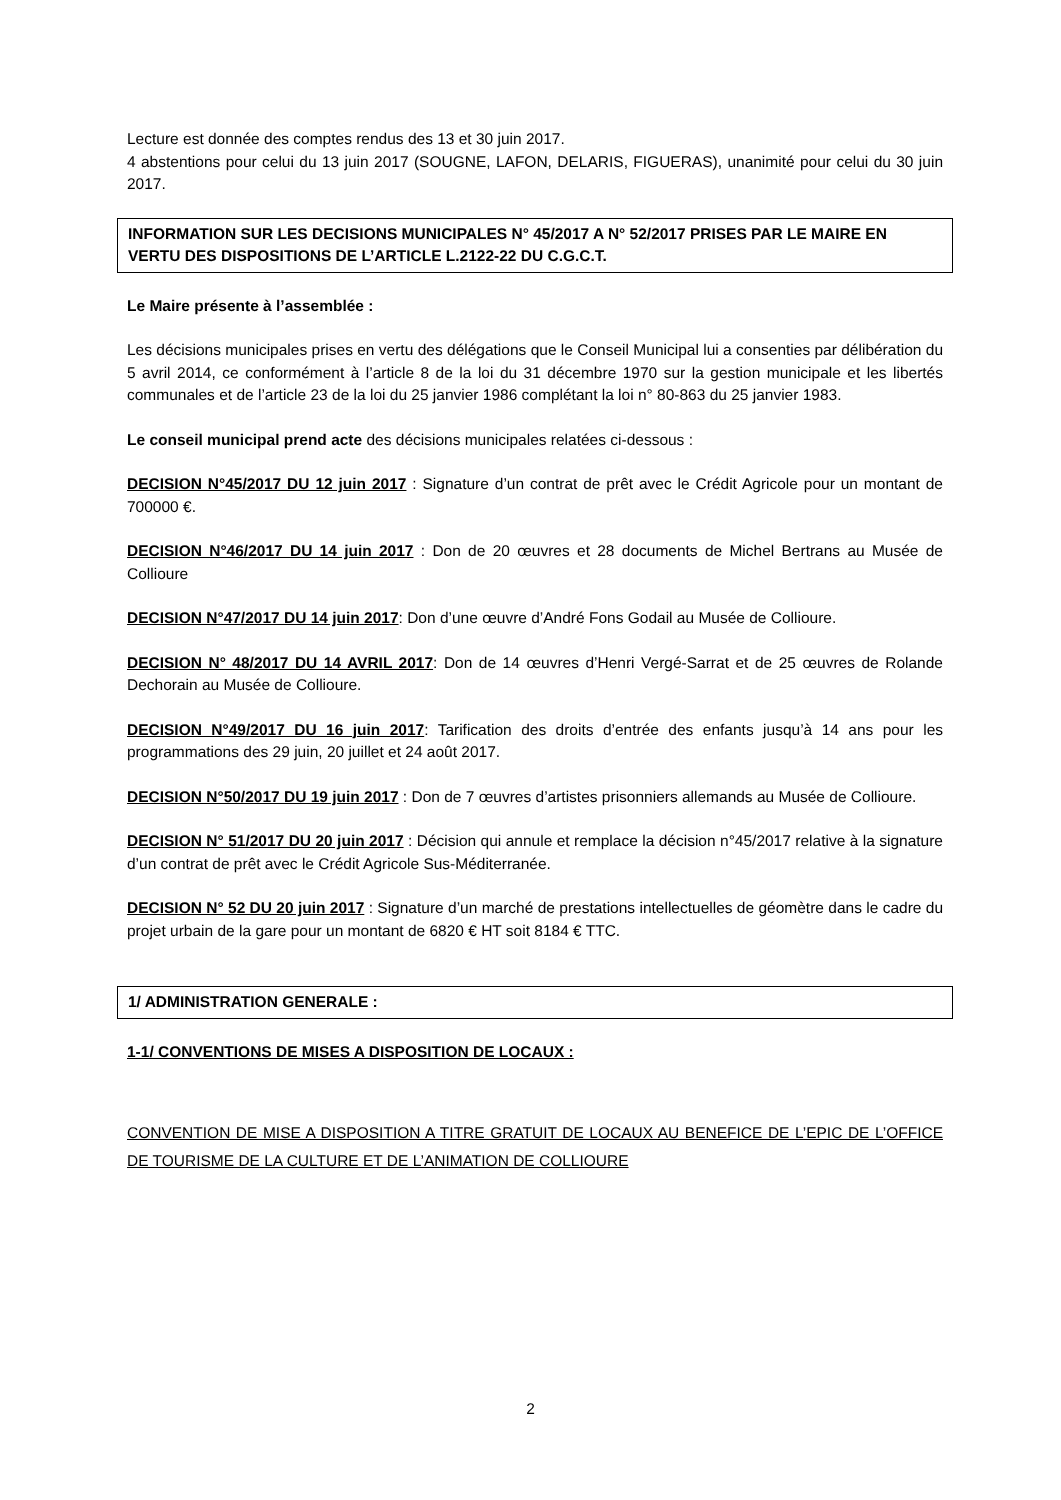Lecture est donnée des comptes rendus des 13 et 30 juin 2017.
4 abstentions pour celui du 13 juin 2017 (SOUGNE, LAFON, DELARIS, FIGUERAS), unanimité pour celui du 30 juin 2017.
INFORMATION SUR LES DECISIONS MUNICIPALES N° 45/2017 A N° 52/2017 PRISES PAR LE MAIRE EN VERTU DES DISPOSITIONS DE L’ARTICLE L.2122-22 DU C.G.C.T.
Le Maire présente à l’assemblée :
Les décisions municipales prises en vertu des délégations que le Conseil Municipal lui a consenties par délibération du 5 avril 2014, ce conformément à l’article 8 de la loi du 31 décembre 1970 sur la gestion municipale et les libertés communales et de l’article 23 de la loi du 25 janvier 1986 complétant la loi n° 80-863 du 25 janvier 1983.
Le conseil municipal prend acte des décisions municipales relatées ci-dessous :
DECISION N°45/2017 DU 12 juin 2017 : Signature d’un contrat de prêt avec le Crédit Agricole pour un montant de 700000 €.
DECISION N°46/2017 DU 14 juin 2017 : Don de 20 œuvres et 28 documents de Michel Bertrans au Musée de Collioure
DECISION N°47/2017 DU 14 juin 2017: Don d’une œuvre d’André Fons Godail au Musée de Collioure.
DECISION N° 48/2017 DU 14 AVRIL 2017: Don de 14 œuvres d’Henri Vergé-Sarrat et de 25 œuvres de Rolande Dechorain au Musée de Collioure.
DECISION N°49/2017 DU 16 juin 2017: Tarification des droits d’entrée des enfants jusqu’à 14 ans pour les programmations des 29 juin, 20 juillet et 24 août 2017.
DECISION N°50/2017 DU 19 juin 2017 : Don de 7 œuvres d’artistes prisonniers allemands au Musée de Collioure.
DECISION N° 51/2017 DU 20 juin 2017 : Décision qui annule et remplace la décision n°45/2017 relative à la signature d’un contrat de prêt avec le Crédit Agricole Sus-Méditerranée.
DECISION N° 52 DU 20 juin 2017 : Signature d’un marché de prestations intellectuelles de géomètre dans le cadre du projet urbain de la gare pour un montant de 6820 € HT soit 8184 € TTC.
1/ ADMINISTRATION GENERALE :
1-1/ CONVENTIONS DE MISES A DISPOSITION DE LOCAUX :
CONVENTION DE MISE A DISPOSITION A TITRE GRATUIT DE LOCAUX AU BENEFICE DE L’EPIC DE L’OFFICE DE TOURISME DE LA CULTURE ET DE L’ANIMATION DE COLLIOURE
2